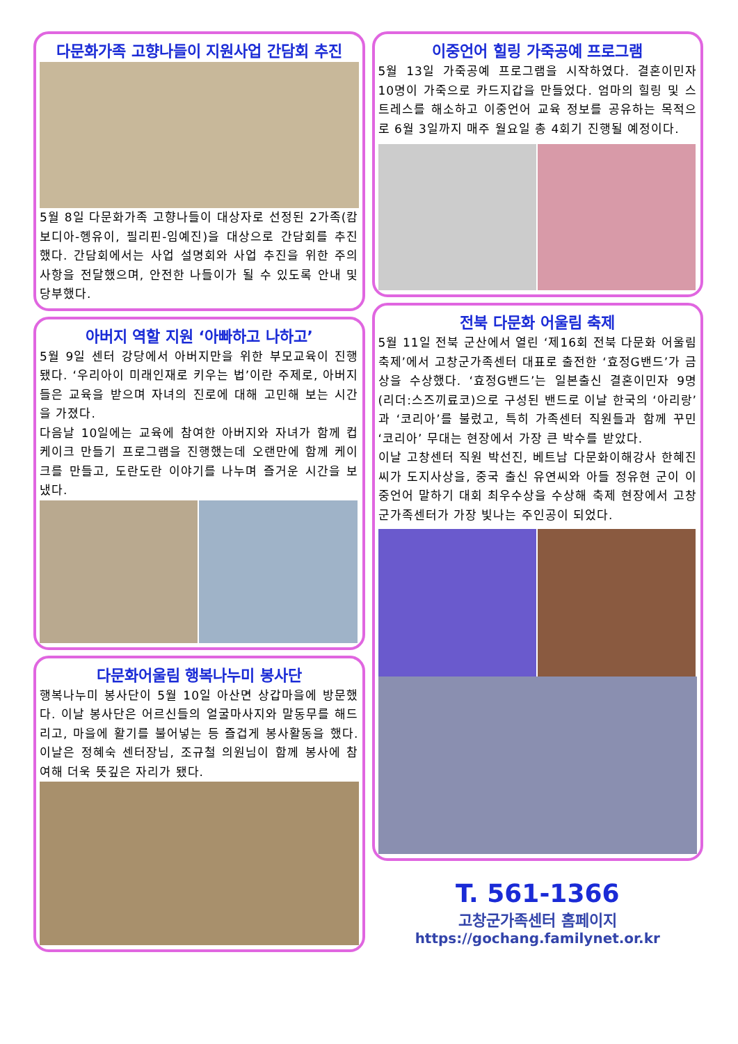다문화가족 고향나들이 지원사업 간담회 추진
5월 8일 다문화가족 고향나들이 대상자로 선정된 2가족(캄보디아-헹유이, 필리핀-임예진)을 대상으로 간담회를 추진했다. 간담회에서는 사업 설명회와 사업 추진을 위한 주의사항을 전달했으며, 안전한 나들이가 될 수 있도록 안내 및 당부했다.
아버지 역할 지원 ‘아빠하고 나하고’
5월 9일 센터 강당에서 아버지만을 위한 부모교육이 진행됐다. ‘우리아이 미래인재로 키우는 법’이란 주제로, 아버지들은 교육을 받으며 자녀의 진로에 대해 고민해 보는 시간을 가졌다.
다음날 10일에는 교육에 참여한 아버지와 자녀가 함께 컵케이크 만들기 프로그램을 진행했는데 오랜만에 함께 케이크를 만들고, 도란도란 이야기를 나누며 즐거운 시간을 보냈다.
다문화어울림 행복나누미 봉사단
행복나누미 봉사단이 5월 10일 아산면 상갑마을에 방문했다. 이날 봉사단은 어르신들의 얼굴마사지와 말동무를 해드리고, 마을에 활기를 불어넣는 등 즐겁게 봉사활동을 했다. 이날은 정혜숙 센터장님, 조규철 의원님이 함께 봉사에 참여해 더욱 뜻깊은 자리가 됐다.
이중언어 힐링 가죽공예 프로그램
5월 13일 가죽공예 프로그램을 시작하였다. 결혼이민자 10명이 가죽으로 카드지갑을 만들었다. 엄마의 힐링 및 스트레스를 해소하고 이중언어 교육 정보를 공유하는 목적으로 6월 3일까지 매주 월요일 총 4회기 진행될 예정이다.
전북 다문화 어울림 축제
5월 11일 전북 군산에서 열린 ‘제16회 전북 다문화 어울림 축제’에서 고창군가족센터 대표로 출전한 ‘효정G밴드’가 금상을 수상했다. ‘효정G밴드’는 일본출신 결혼이민자 9명(리더:스즈끼료코)으로 구성된 밴드로 이날 한국의 ‘아리랑’과 ‘코리아’를 불렀고, 특히 가족센터 직원들과 함께 꾸민 ‘코리아’ 무대는 현장에서 가장 큰 박수를 받았다.
이날 고창센터 직원 박선진, 베트남 다문화이해강사 한혜진씨가 도지사상을, 중국 출신 유연씨와 아들 정유현 군이 이중언어 말하기 대회 최우수상을 수상해 축제 현장에서 고창군가족센터가 가장 빛나는 주인공이 되었다.
T. 561-1366
고창군가족센터 홈페이지
https://gochang.familynet.or.kr